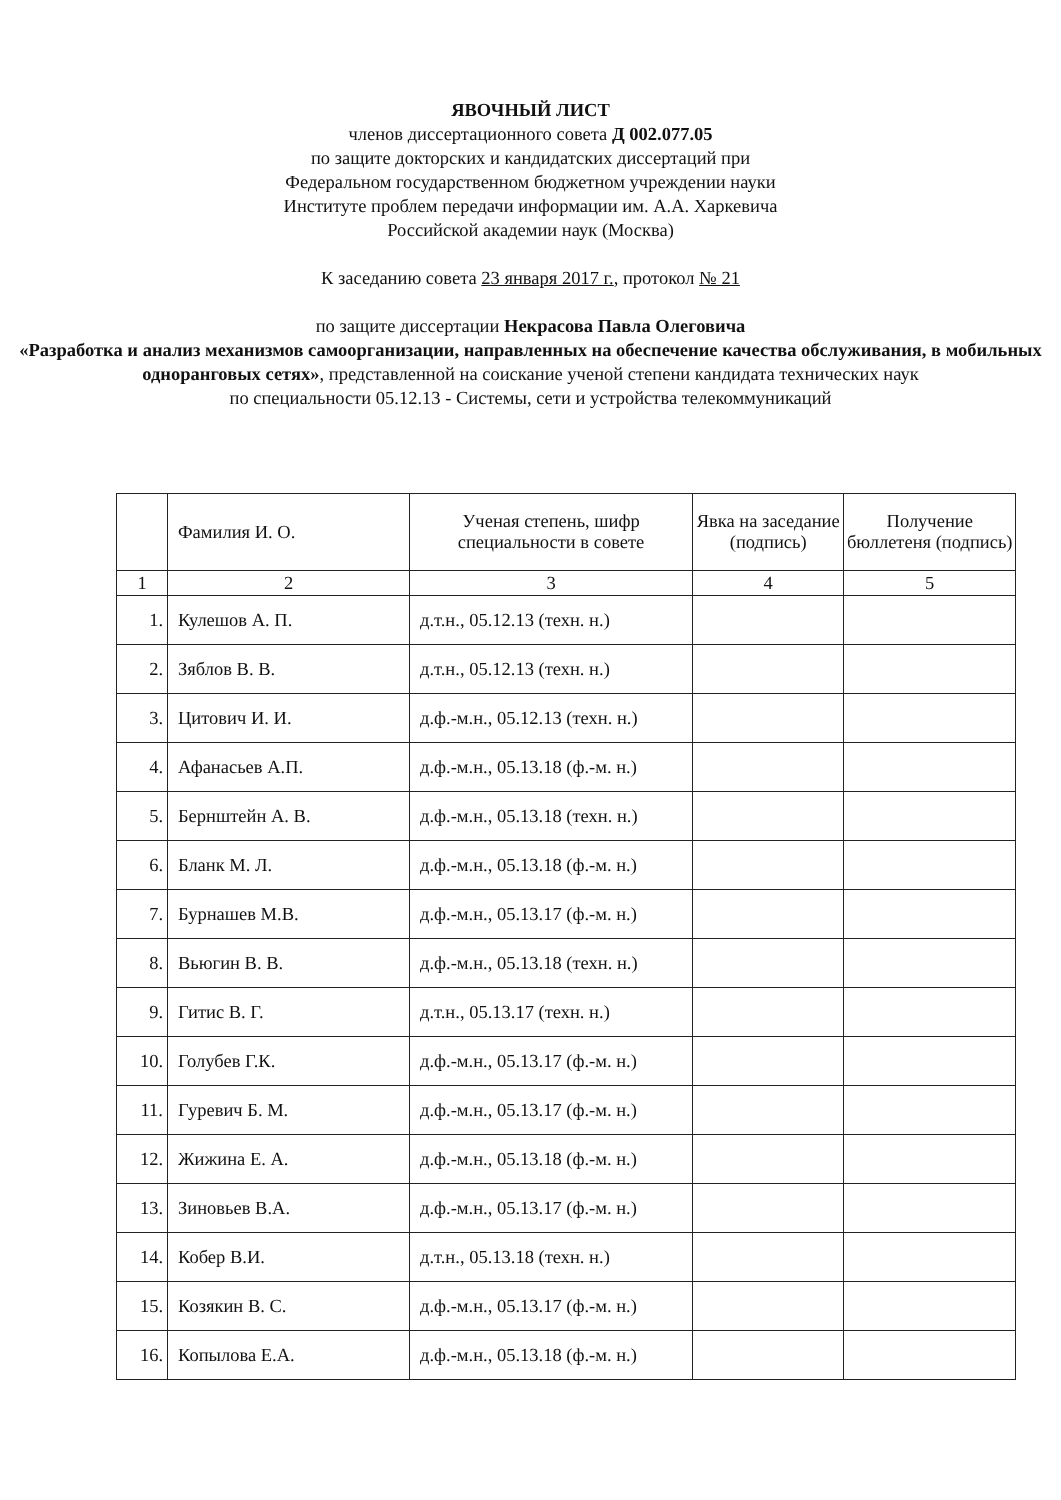ЯВОЧНЫЙ ЛИСТ
членов диссертационного совета Д 002.077.05
по защите докторских и кандидатских диссертаций при
Федеральном государственном бюджетном учреждении науки
Институте проблем передачи информации им. А.А. Харкевича
Российской академии наук (Москва)
К заседанию совета 23 января 2017 г., протокол № 21
по защите диссертации Некрасова Павла Олеговича
«Разработка и анализ механизмов самоорганизации, направленных на обеспечение качества обслуживания, в мобильных одноранговых сетях», представленной на соискание ученой степени кандидата технических наук
по специальности 05.12.13 - Системы, сети и устройства телекоммуникаций
| | Фамилия И. О. | Ученая степень, шифр специальности в совете | Явка на заседание (подпись) | Получение бюллетеня (подпись) |
| --- | --- | --- | --- | --- |
| 1 | 2 | 3 | 4 | 5 |
| 1. | Кулешов А. П. | д.т.н., 05.12.13 (техн. н.) | | |
| 2. | Зяблов В. В. | д.т.н., 05.12.13 (техн. н.) | | |
| 3. | Цитович И. И. | д.ф.-м.н., 05.12.13 (техн. н.) | | |
| 4. | Афанасьев А.П. | д.ф.-м.н., 05.13.18 (ф.-м. н.) | | |
| 5. | Бернштейн А. В. | д.ф.-м.н., 05.13.18 (техн. н.) | | |
| 6. | Бланк М. Л. | д.ф.-м.н., 05.13.18 (ф.-м. н.) | | |
| 7. | Бурнашев М.В. | д.ф.-м.н., 05.13.17 (ф.-м. н.) | | |
| 8. | Вьюгин В. В. | д.ф.-м.н., 05.13.18 (техн. н.) | | |
| 9. | Гитис В. Г. | д.т.н., 05.13.17 (техн. н.) | | |
| 10. | Голубев Г.К. | д.ф.-м.н., 05.13.17 (ф.-м. н.) | | |
| 11. | Гуревич Б. М. | д.ф.-м.н., 05.13.17 (ф.-м. н.) | | |
| 12. | Жижина Е. А. | д.ф.-м.н., 05.13.18 (ф.-м. н.) | | |
| 13. | Зиновьев В.А. | д.ф.-м.н., 05.13.17 (ф.-м. н.) | | |
| 14. | Кобер В.И. | д.т.н., 05.13.18 (техн. н.) | | |
| 15. | Козякин В. С. | д.ф.-м.н., 05.13.17 (ф.-м. н.) | | |
| 16. | Копылова Е.А. | д.ф.-м.н., 05.13.18 (ф.-м. н.) | | |